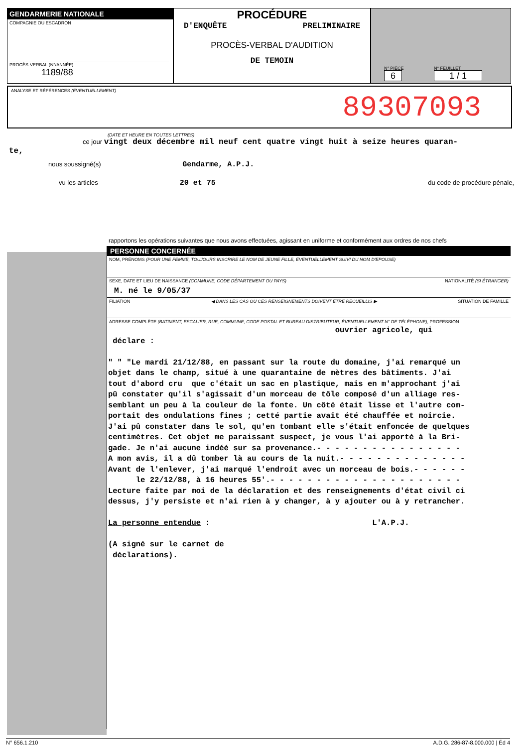GENDARMERIE NATIONALE
COMPAGNIE OU ESCADRON
PROCÈS-VERBAL (N°/ANNÉE)
1189/88
PROCÉDURE
D'ENQUÊTE PRELIMINAIRE
PROCÈS-VERBAL D'AUDITION
DE TEMOIN
N° PIÈCE
6
N° FEUILLET
1 / 1
ANALYSE ET RÉFÉRENCES (ÉVENTUELLEMENT)
89307093
(DATE ET HEURE EN TOUTES LETTRES)
ce jour vingt deux décembre mil neuf cent quatre vingt huit à seize heures quaran-
te,
nous soussigné(s) Gendarme, A.P.J.
vu les articles 20 et 75 du code de procédure pénale,
rapportons les opérations suivantes que nous avons effectuées, agissant en uniforme et conformément aux ordres de nos chefs
PERSONNE CONCERNÉE
NOM, PRÉNOMS (POUR UNE FEMME, TOUJOURS INSCRIRE LE NOM DE JEUNE FILLE, ÉVENTUELLEMENT SUIVI DU NOM D'EPOUSE)
SEXE, DATE ET LIEU DE NAISSANCE (COMMUNE, CODE DÉPARTEMENT OU PAYS) NATIONALITÉ (SI ÉTRANGER)
M. né le 9/05/37
FILIATION ◀ DANS LES CAS OU CES RENSEIGNEMENTS DOIVENT ÊTRE RECUEILLIS ▶ SITUATION DE FAMILLE
ADRESSE COMPLÈTE (BATIMENT, ESCALIER, RUE, COMMUNE, CODE POSTAL ET BUREAU DISTRIBUTEUR, ÉVENTUELLEMENT N° DE TÉLÉPHONE), PROFESSION
ouvrier agricole, qui déclare : " " "Le mardi 21/12/88, en passant sur la route du domaine, j'ai remarqué un objet dans le champ, situé à une quarantaine de mètres des bâtiments. J'ai tout d'abord cru que c'était un sac en plastique, mais en m'approchant j'ai pû constater qu'il s'agissait d'un morceau de tôle composé d'un alliage res- semblant un peu à la couleur de la fonte. Un côté était lisse et l'autre com- portait des ondulations fines ; cetté partie avait été chauffée et noircie. J'ai pû constater dans le sol, qu'en tombant elle s'était enfoncée de quelques centimètres. Cet objet me paraissant suspect, je vous l'ai apporté à la Bri- gade. Je n'ai aucune indéé sur sa provenance.- - - - - - - - - - - - - - - - A mon avis, il a dû tomber là au cours de la nuit.- - - - - - - - - - - - - - Avant de l'enlever, j'ai marqué l'endroit avec un morceau de bois.- - - - - - le 22/12/88, à 16 heures 55'.- - - - - - - - - - - - - - - - - - - - - Lecture faite par moi de la déclaration et des renseignements d'état civil ci dessus, j'y persiste et n'ai rien à y changer, à y ajouter ou à y retrancher. La personne entendue : L'A.P.J. (A signé sur le carnet de déclarations).
N° 656.1.210 A.D.G. 286-87-8.000.000 | Éd 4